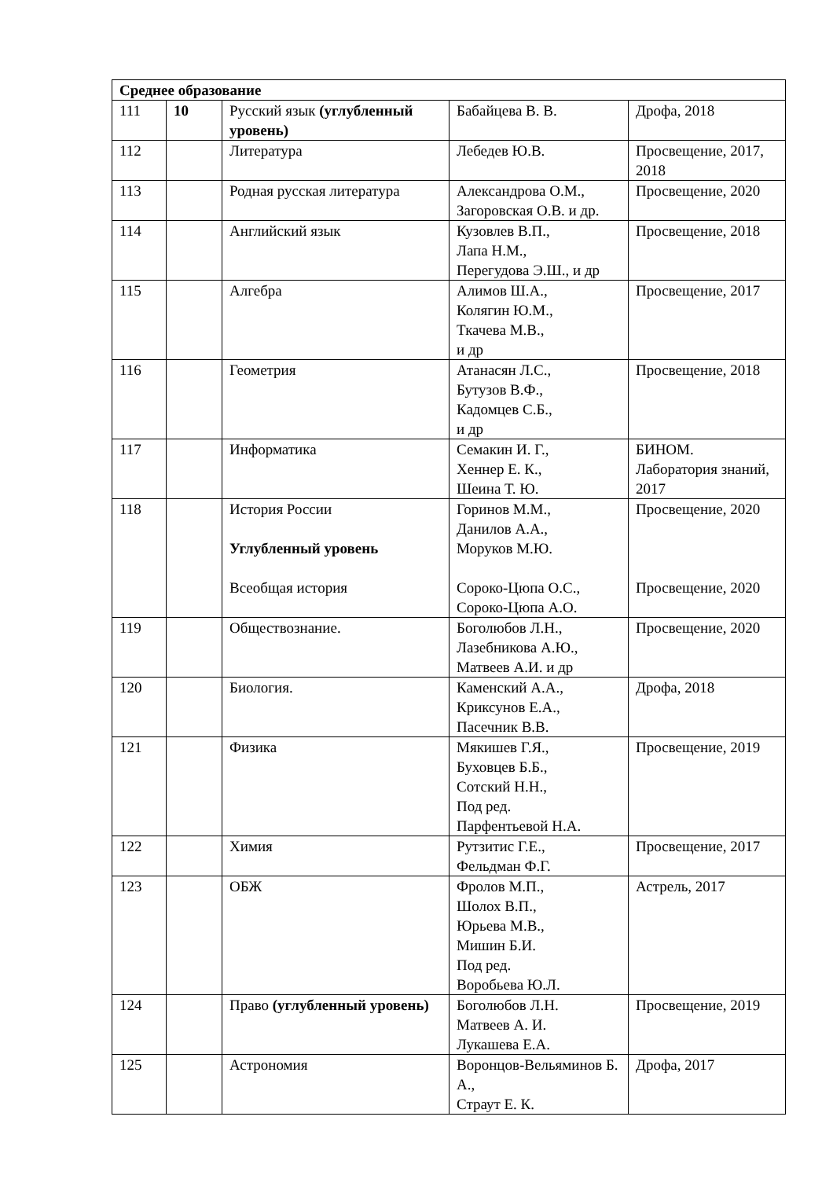| Среднее образование | | | | |
| 111 | 10 | Русский язык (углубленный уровень) | Бабайцева В. В. | Дрофа, 2018 |
| 112 | | Литература | Лебедев Ю.В. | Просвещение, 2017, 2018 |
| 113 | | Родная русская литература | Александрова О.М., Загоровская О.В. и др. | Просвещение, 2020 |
| 114 | | Английский язык | Кузовлев В.П., Лапа Н.М., Перегудова Э.Ш., и др | Просвещение, 2018 |
| 115 | | Алгебра | Алимов Ш.А., Колягин Ю.М., Ткачева М.В., и др | Просвещение, 2017 |
| 116 | | Геометрия | Атанасян Л.С., Бутузов В.Ф., Кадомцев С.Б., и др | Просвещение, 2018 |
| 117 | | Информатика | Семакин И. Г., Хеннер Е. К., Шеина Т. Ю. | БИНОМ. Лаборатория знаний, 2017 |
| 118 | | История России Углубленный уровень Всеобщая история | Горинов М.М., Данилов А.А., Моруков М.Ю. Сороко-Цюпа О.С., Сороко-Цюпа А.О. | Просвещение, 2020 Просвещение, 2020 |
| 119 | | Обществознание. | Боголюбов Л.Н., Лазебникова А.Ю., Матвеев А.И. и др | Просвещение, 2020 |
| 120 | | Биология. | Каменский А.А., Криксунов Е.А., Пасечник В.В. | Дрофа, 2018 |
| 121 | | Физика | Мякишев Г.Я., Буховцев Б.Б., Сотский Н.Н., Под ред. Парфентьевой Н.А. | Просвещение, 2019 |
| 122 | | Химия | Рутзитис Г.Е., Фельдман Ф.Г. | Просвещение, 2017 |
| 123 | | ОБЖ | Фролов М.П., Шолох В.П., Юрьева М.В., Мишин Б.И. Под ред. Воробьева Ю.Л. | Астрель, 2017 |
| 124 | | Право (углубленный уровень) | Боголюбов Л.Н. Матвеев А. И. Лукашева Е.А. | Просвещение, 2019 |
| 125 | | Астрономия | Воронцов-Вельяминов Б. А., Страут Е. К. | Дрофа, 2017 |